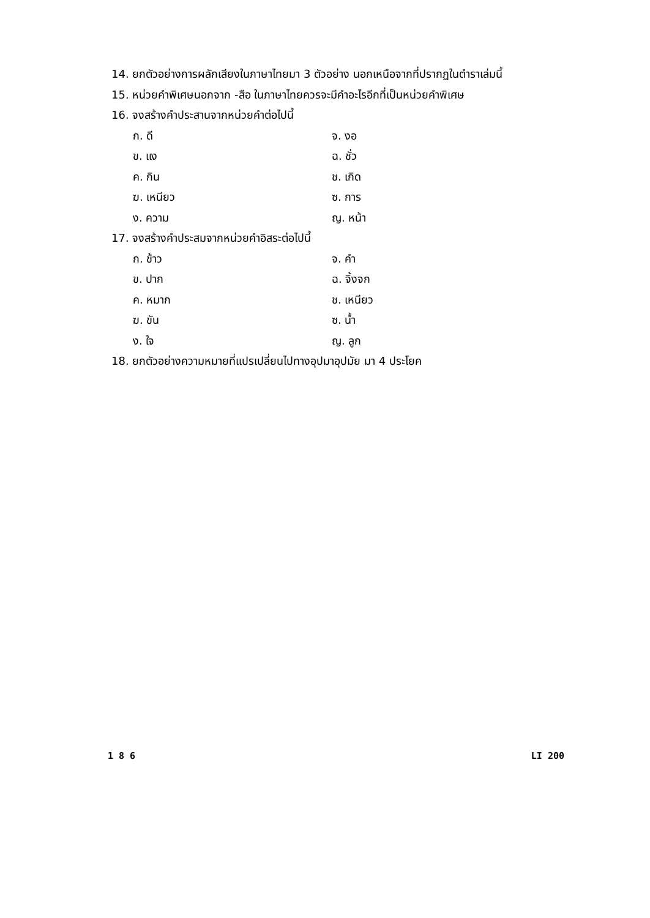14. ยกตัวอย่างการผลักเสียงในภาษาไทยมา 3 ตัวอย่าง นอกเหนือจากที่ปรากฏในตำราเล่มนี้
15. หน่วยคำพิเศษนอกจาก -สือ ในภาษาไทยควรจะมีคำอะไรอีกที่เป็นหน่วยคำพิเศษ
16. จงสร้างคำประสานจากหน่วยคำต่อไปนี้
ก. ดี จ. งอ
ข. แง ฉ. ชั่ว
ค. กิน ช. เกิด
ฆ. เหนียว ซ. การ
ง. ความ ญ. หน้า
17. จงสร้างคำประสมจากหน่วยคำอิสระต่อไปนี้
ก. ข้าว จ. คำ
ข. ปาก ฉ. จิ้งจก
ค. หมาก ช. เหนียว
ฆ. ขัน ซ. น้ำ
ง. ใจ ญ. ลูก
18. ยกตัวอย่างความหมายที่แปรเปลี่ยนไปทางอุปมาอุปมัย มา 4 ประโยค
1 8 6 LI 200